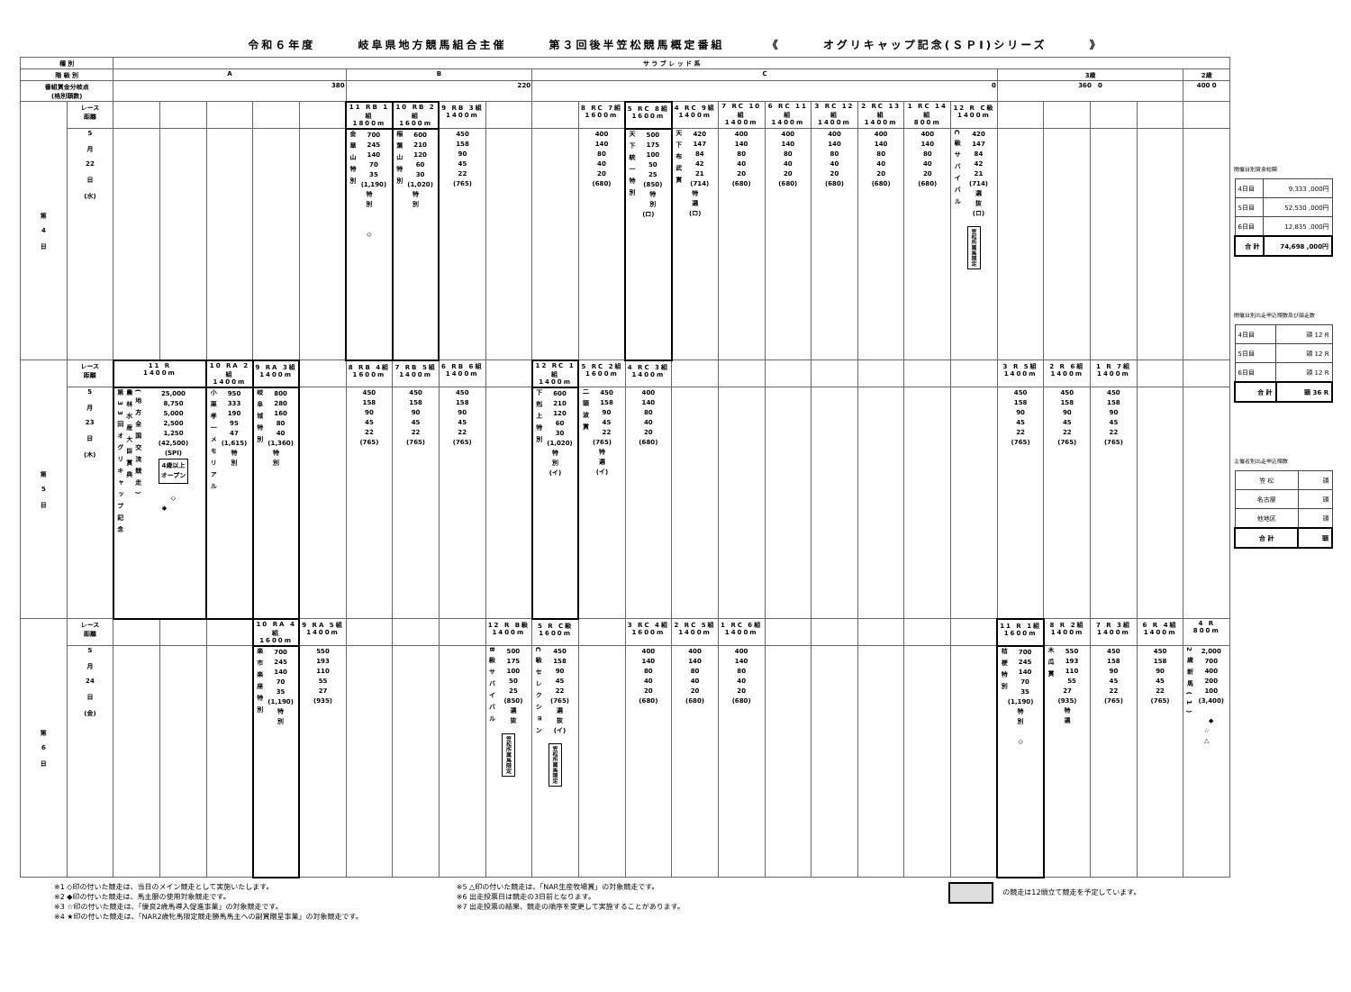令和６年度 岐阜県地方競馬組合主催 第３回後半笠松競馬概定番組 《 オグリキャップ記念(ＳＰⅠ)シリーズ 》
| 種 別 | | サ ラ ブ レ ッ ド 系 | | | | | | | | | | | | | | | | | | | | | | | |
| 階 級 別 | | A | | | | | B | | | | C | | | | | | | | | | 3歳 | | | | 2歳 |
| 番組賞金分岐点 (格別頭数) | | 380 | | | | | 220 | | | | 0 | | | | | | | | | | 360 0 | | | | 400 0 |
| 第 4 日 | レース 距離 | | | | | | 11 RB 1組 1800m | 10 RB 2組 1600m | 9 RB 3組 1400m | | | 8 RC 7組 1600m | 5 RC 8組 1600m | 4 RC 9組 1400m | 7 RC 10組 1400m | 6 RC 11組 1400m | 3 RC 12組 1400m | 2 RC 13組 1400m | 1 RC 14組 800m | 12 R C級 1400m | | | | | |
| | 5 月 22 日 (水) | | | | | | 金華山特別 700 245 140 70 35 (1,190) 特 別 ◇ | 稲葉山特別 600 210 120 60 30 (1,020) 特 別 | 450 158 90 45 22 (765) | | | 400 140 80 40 20 (680) | 天下統一特別 500 175 100 50 25 (850) 特 別 (ロ) | 天下布武賞 420 147 84 42 21 (714) 特 選 (ロ) | 400 140 80 40 20 (680) | 400 140 80 40 20 (680) | 400 140 80 40 20 (680) | 400 140 80 40 20 (680) | 400 140 80 40 20 (680) | C級サバイバル 420 147 84 42 21 (714) 選 抜 (ロ) 笠松所属馬限定 | | | | | |
| 第 5 日 | レース 距離 | 11 R 1400m | | 10 RA 2組 1400m | 9 RA 3組 1400m | | 8 RB 4組 1600m | 7 RB 5組 1400m | 6 RB 6組 1400m | | 12 RC 1組 1400m | 5 RC 2組 1600m | 4 RC 3組 1400m | | | | | | | | 3 R 5組 1400m | 2 R 6組 1400m | 1 R 7組 1400m | | |
| | 5 月 23 日 (木) | 第33回オグリキャップ記念 農林水産大臣賞典 (地方全国交流競走) 25,000 8,750 5,000 2,500 1,250 (42,500) (SPI) 4歳以上 オープン ◇ ◆ | | 小栗孝一メモリアル 950 333 190 95 47 (1,615) 特 別 | 岐阜城特別 800 280 160 80 40 (1,360) 特 別 | | 450 158 90 45 22 (765) | 450 158 90 45 22 (765) | 450 158 90 45 22 (765) | | 下剋上特別 600 210 120 60 30 (1,020) 特 別 (イ) | 二頭波賞 450 158 90 45 22 (765) 特 選 (イ) | 400 140 80 40 20 (680) | | | | | | | | 450 158 90 45 22 (765) | 450 158 90 45 22 (765) | 450 158 90 45 22 (765) | | |
| 第 6 日 | レース 距離 | | | | 10 RA 4組 1600m | 9 RA 5組 1400m | | | | 12 R B級 1400m | 5 R C級 1600m | | 3 RC 4組 1600m | 2 RC 5組 1400m | 1 RC 6組 1400m | | | | | | 11 R 1組 1600m | 8 R 2組 1400m | 7 R 3組 1400m | 6 R 4組 1400m | 4 R 800m |
| | 5 月 24 日 (金) | | | | 楽市楽座特別 700 245 140 70 35 (1,190) 特 別 | 550 193 110 55 27 (935) | | | | B級サバイバル 500 175 100 50 25 (850) 選 抜 笠松所属馬限定 | C級セレクション 450 158 90 45 22 (765) 選 抜 (イ) 笠松所属馬限定 | | 400 140 80 40 20 (680) | 400 140 80 40 20 (680) | 400 140 80 40 20 (680) | | | | | | 桔梗特別 700 245 140 70 35 (1,190) 特 別 ◇ | 木瓜賞 550 193 110 55 27 (935) 特 選 | 450 158 90 45 22 (765) | 450 158 90 45 22 (765) | 2歳新馬(1) 2,000 700 400 200 100 (3,400) ◆ ☆ △ |
開催日別賞金総額
| 4日目 | 9,333 ,000円 |
| 5日目 | 52,530 ,000円 |
| 6日目 | 12,835 ,000円 |
| 合 計 | 74,698 ,000円 |
開催日別出走申込頭数及び競走数
| 4日目 | 頭 12 R |
| 5日目 | 頭 12 R |
| 6日目 | 頭 12 R |
| 合 計 | 頭 36 R |
主催者別出走申込頭数
| 笠 松 | 頭 |
| 名古屋 | 頭 |
| 他地区 | 頭 |
| 合 計 | 頭 |
※1 ◇印の付いた競走は、当日のメイン競走として実施いたします。
※2 ◆印の付いた競走は、馬主服の使用対象競走です。
※3 ☆印の付いた競走は、「優良2歳馬導入促進事業」の対象競走です。
※4 ★印の付いた競走は、「NAR2歳牝馬限定競走勝馬馬主への副賞贈呈事業」の対象競走です。
※5 △印の付いた競走は、「NAR生産牧場賞」の対象競走です。
※6 出走投票日は競走の3日前となります。
※7 出走投票の結果、競走の順序を変更して実施することがあります。
の競走は12頭立て競走を予定しています。